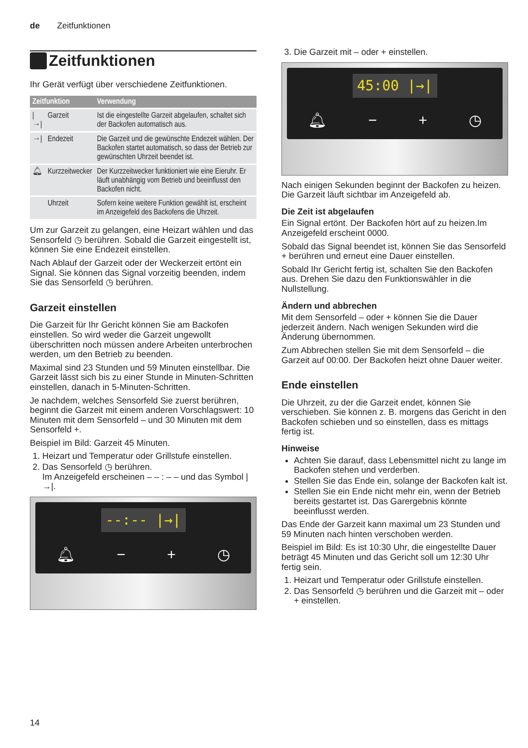de Zeitfunktionen
Zeitfunktionen
Ihr Gerät verfügt über verschiedene Zeitfunktionen.
| Zeitfunktion | | Verwendung |
| --- | --- | --- |
| /→/ | Garzeit | Ist die eingestellte Garzeit abgelaufen, schaltet sich der Backofen automatisch aus. |
| →/ | Endezeit | Die Garzeit und die gewünschte Endezeit wählen. Der Backofen startet automatisch, so dass der Betrieb zur gewünschten Uhrzeit beendet ist. |
| 🔔︎ | Kurzzeitwecker | Der Kurzzeitwecker funktioniert wie eine Eieruhr. Er läuft unabhängig vom Betrieb und beeinflusst den Backofen nicht. |
| | Uhrzeit | Sofern keine weitere Funktion gewählt ist, erscheint im Anzeigefeld des Backofens die Uhrzeit. |
Um zur Garzeit zu gelangen, eine Heizart wählen und das Sensorfeld ◷ berühren. Sobald die Garzeit eingestellt ist, können Sie eine Endezeit einstellen.
Nach Ablauf der Garzeit oder der Weckerzeit ertönt ein Signal. Sie können das Signal vorzeitig beenden, indem Sie das Sensorfeld ◷ berühren.
Garzeit einstellen
Die Garzeit für Ihr Gericht können Sie am Backofen einstellen. So wird weder die Garzeit ungewollt überschritten noch müssen andere Arbeiten unterbrochen werden, um den Betrieb zu beenden.
Maximal sind 23 Stunden und 59 Minuten einstellbar. Die Garzeit lässt sich bis zu einer Stunde in Minuten-Schritten einstellen, danach in 5-Minuten-Schritten.
Je nachdem, welches Sensorfeld Sie zuerst berühren, beginnt die Garzeit mit einem anderen Vorschlagswert: 10 Minuten mit dem Sensorfeld – und 30 Minuten mit dem Sensorfeld +.
Beispiel im Bild: Garzeit 45 Minuten.
1. Heizart und Temperatur oder Grillstufe einstellen.
2. Das Sensorfeld ◷ berühren.
Im Anzeigefeld erscheinen – – : – – und das Symbol |→|.
--:-- |→|
🔔︎ − + ◷
3. Die Garzeit mit – oder + einstellen.
45:00 |→|
🔔︎ − + ◷
Nach einigen Sekunden beginnt der Backofen zu heizen. Die Garzeit läuft sichtbar im Anzeigefeld ab.
Die Zeit ist abgelaufen
Ein Signal ertönt. Der Backofen hört auf zu heizen.Im Anzeigefeld erscheint 0000.
Sobald das Signal beendet ist, können Sie das Sensorfeld + berühren und erneut eine Dauer einstellen.
Sobald Ihr Gericht fertig ist, schalten Sie den Backofen aus. Drehen Sie dazu den Funktionswähler in die Nullstellung.
Ändern und abbrechen
Mit dem Sensorfeld – oder + können Sie die Dauer jederzeit ändern. Nach wenigen Sekunden wird die Änderung übernommen.
Zum Abbrechen stellen Sie mit dem Sensorfeld – die Garzeit auf 00:00. Der Backofen heizt ohne Dauer weiter.
Ende einstellen
Die Uhrzeit, zu der die Garzeit endet, können Sie verschieben. Sie können z. B. morgens das Gericht in den Backofen schieben und so einstellen, dass es mittags fertig ist.
Hinweise
Achten Sie darauf, dass Lebensmittel nicht zu lange im Backofen stehen und verderben.
Stellen Sie das Ende ein, solange der Backofen kalt ist.
Stellen Sie ein Ende nicht mehr ein, wenn der Betrieb bereits gestartet ist. Das Garergebnis könnte beeinflusst werden.
Das Ende der Garzeit kann maximal um 23 Stunden und 59 Minuten nach hinten verschoben werden.
Beispiel im Bild: Es ist 10:30 Uhr, die eingestellte Dauer beträgt 45 Minuten und das Gericht soll um 12:30 Uhr fertig sein.
1. Heizart und Temperatur oder Grillstufe einstellen.
2. Das Sensorfeld ◷ berühren und die Garzeit mit – oder + einstellen.
14